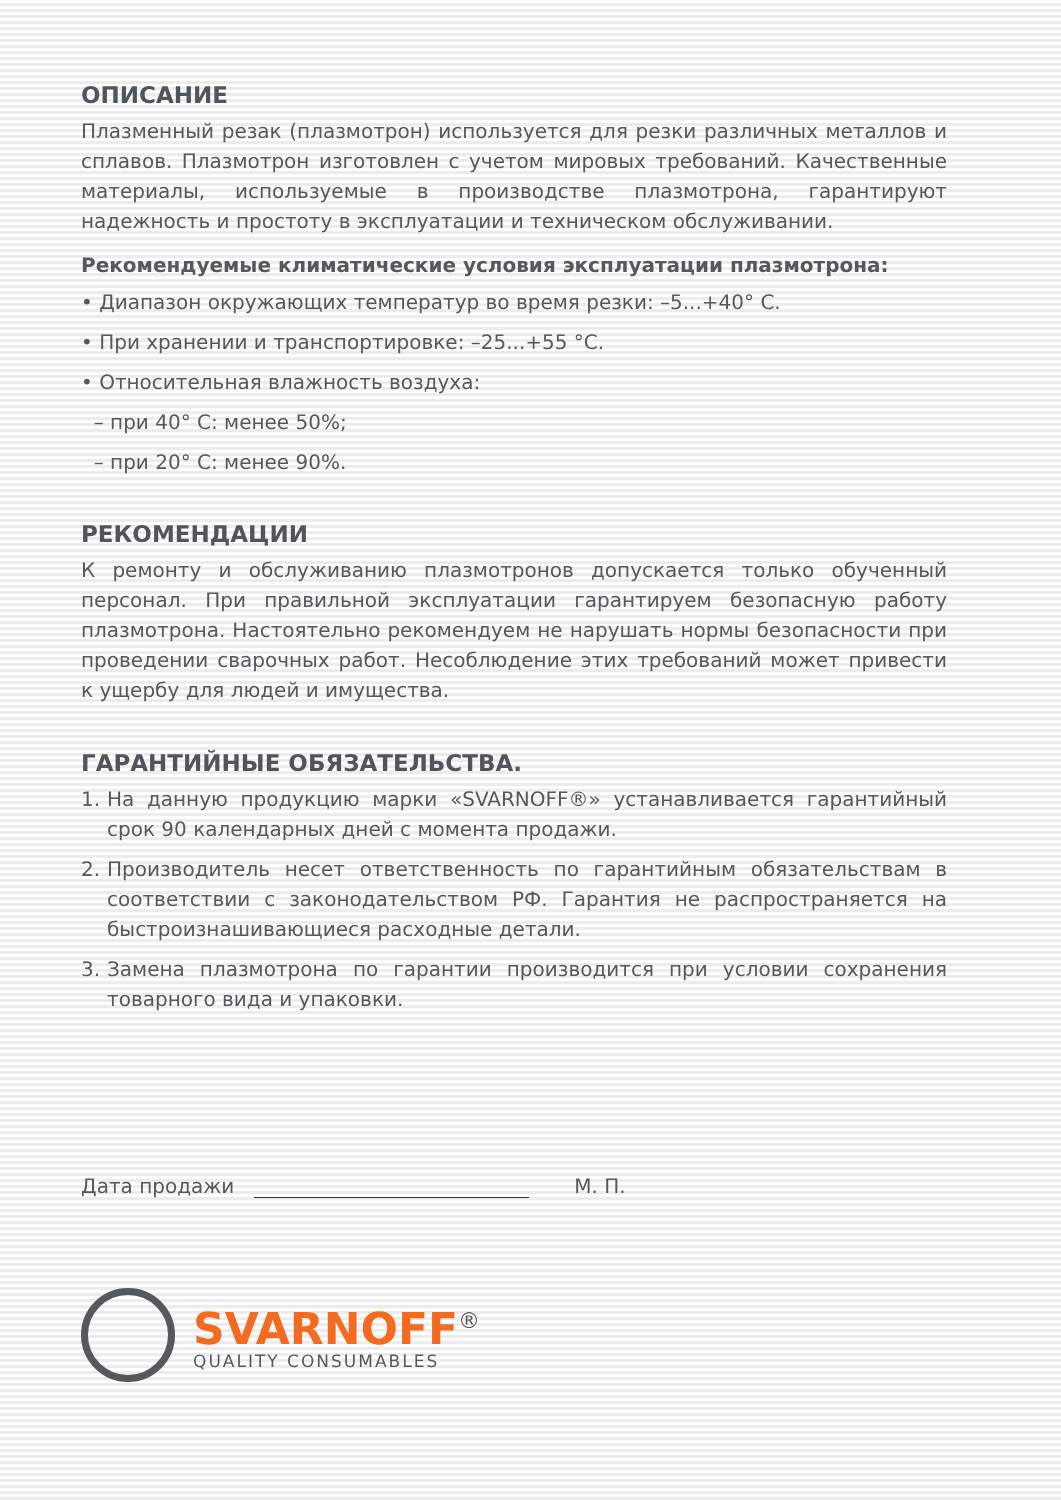ОПИСАНИЕ
Плазменный резак (плазмотрон) используется для резки различных металлов и сплавов. Плазмотрон изготовлен с учетом мировых требований. Качественные материалы, используемые в производстве плазмотрона, гарантируют надежность и простоту в эксплуатации и техническом обслуживании.
Рекомендуемые климатические условия эксплуатации плазмотрона:
• Диапазон окружающих температур во время резки: –5...+40° С.
• При хранении и транспортировке: –25...+55 °С.
• Относительная влажность воздуха:
– при 40° С: менее 50%;
– при 20° С: менее 90%.
РЕКОМЕНДАЦИИ
К ремонту и обслуживанию плазмотронов допускается только обученный персонал. При правильной эксплуатации гарантируем безопасную работу плазмотрона. Настоятельно рекомендуем не нарушать нормы безопасности при проведении сварочных работ. Несоблюдение этих требований может привести к ущербу для людей и имущества.
ГАРАНТИЙНЫЕ ОБЯЗАТЕЛЬСТВА.
1.
На данную продукцию марки «SVARNOFF®» устанавливается гарантийный срок 90 календарных дней с момента продажи.
2.
Производитель несет ответственность по гарантийным обязательствам в соответствии с законодательством РФ. Гарантия не распространяется на быстроизнашивающиеся расходные детали.
3.
Замена плазмотрона по гарантии производится при условии сохранения товарного вида и упаковки.
Дата продажи
М. П.
SVARNOFF<sup>®</sup>
QUALITY CONSUMABLES